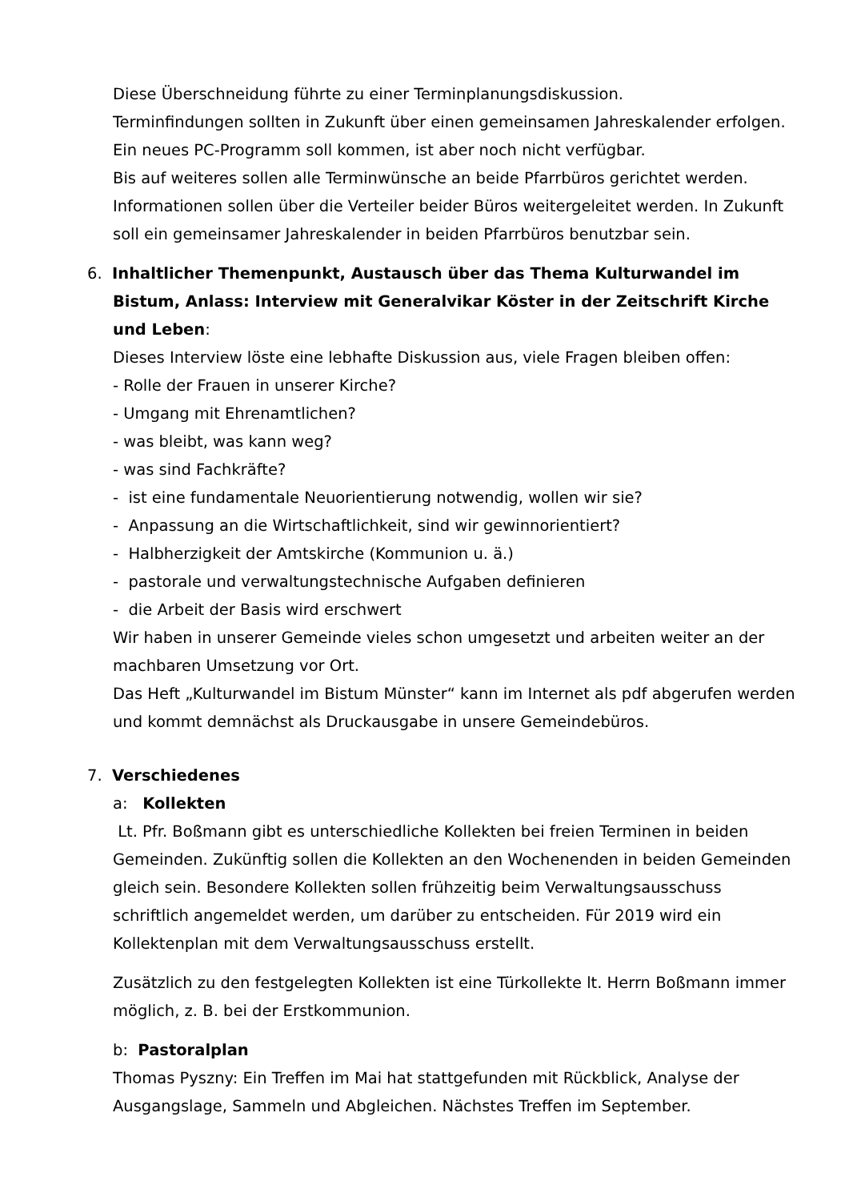Diese Überschneidung führte zu einer Terminplanungsdiskussion.
Terminfindungen sollten in Zukunft über einen gemeinsamen Jahreskalender erfolgen. Ein neues PC-Programm soll kommen, ist aber noch nicht verfügbar.
Bis auf weiteres sollen alle Terminwünsche an beide Pfarrbüros gerichtet werden. Informationen sollen über die Verteiler beider Büros weitergeleitet werden. In Zukunft soll ein gemeinsamer Jahreskalender in beiden Pfarrbüros benutzbar sein.
6. Inhaltlicher Themenpunkt, Austausch über das Thema Kulturwandel im Bistum, Anlass: Interview mit Generalvikar Köster in der Zeitschrift Kirche und Leben:
Dieses Interview löste eine lebhafte Diskussion aus, viele Fragen bleiben offen:
- Rolle der Frauen in unserer Kirche?
- Umgang mit Ehrenamtlichen?
- was bleibt, was kann weg?
- was sind Fachkräfte?
- ist eine fundamentale Neuorientierung notwendig, wollen wir sie?
- Anpassung an die Wirtschaftlichkeit, sind wir gewinnorientiert?
- Halbherzigkeit der Amtskirche (Kommunion u. ä.)
- pastorale und verwaltungstechnische Aufgaben definieren
- die Arbeit der Basis wird erschwert
Wir haben in unserer Gemeinde vieles schon umgesetzt und arbeiten weiter an der machbaren Umsetzung vor Ort.
Das Heft „Kulturwandel im Bistum Münster“ kann im Internet als pdf abgerufen werden und kommt demnächst als Druckausgabe in unsere Gemeindebüros.
7. Verschiedenes
a: Kollekten
Lt. Pfr. Boßmann gibt es unterschiedliche Kollekten bei freien Terminen in beiden Gemeinden. Zukünftig sollen die Kollekten an den Wochenenden in beiden Gemeinden gleich sein. Besondere Kollekten sollen frühzeitig beim Verwaltungsausschuss schriftlich angemeldet werden, um darüber zu entscheiden. Für 2019 wird ein Kollektenplan mit dem Verwaltungsausschuss erstellt.
Zusätzlich zu den festgelegten Kollekten ist eine Türkollekte lt. Herrn Boßmann immer möglich, z. B. bei der Erstkommunion.
b: Pastoralplan
Thomas Pyszny: Ein Treffen im Mai hat stattgefunden mit Rückblick, Analyse der Ausgangslage, Sammeln und Abgleichen. Nächstes Treffen im September.